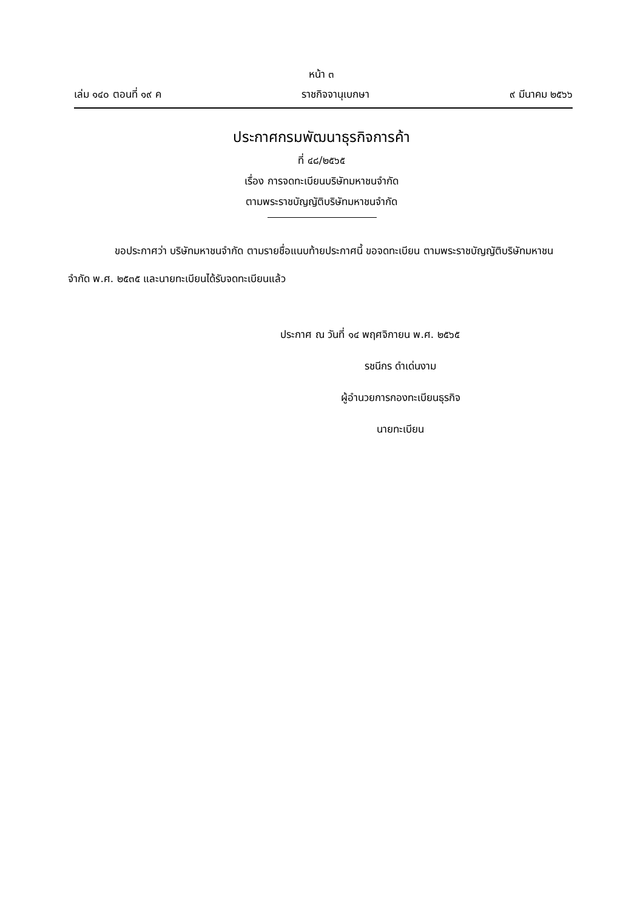หน้า ๓
เล่ม ๑๔๐ ตอนที่ ๑๙ ค ราชกิจจานุเบกษา ๙ มีนาคม ๒๕๖๖
ประกาศกรมพัฒนาธุรกิจการค้า
ที่ ๔๘/๒๕๖๕
เรื่อง การจดทะเบียนบริษัทมหาชนจำกัด
ตามพระราชบัญญัติบริษัทมหาชนจำกัด
ขอประกาศว่า บริษัทมหาชนจำกัด ตามรายชื่อแนบท้ายประกาศนี้ ขอจดทะเบียน ตามพระราชบัญญัติบริษัทมหาชนจำกัด พ.ศ. ๒๕๓๕ และนายทะเบียนได้รับจดทะเบียนแล้ว
ประกาศ ณ วันที่ ๑๔ พฤศจิกายน พ.ศ. ๒๕๖๕
รชนีกร ดำเด่นงาม
ผู้อำนวยการกองทะเบียนธุรกิจ
นายทะเบียน